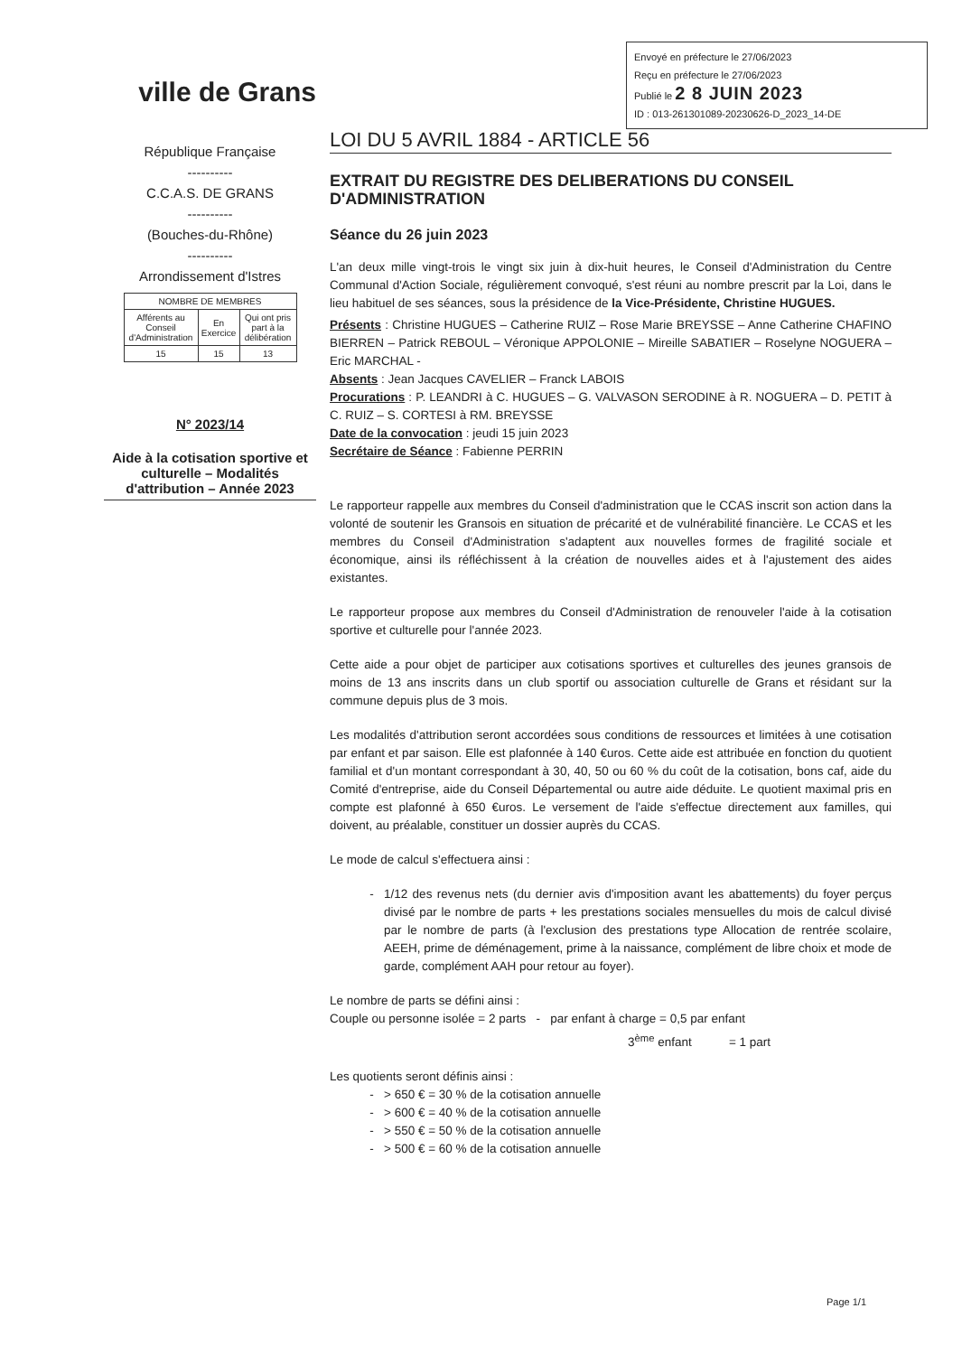Envoyé en préfecture le 27/06/2023
Reçu en préfecture le 27/06/2023
Publié le 2 8 JUIN 2023
ID : 013-261301089-20230626-D_2023_14-DE
ville de Grans
République Française
----------
C.C.A.S. DE GRANS
----------
(Bouches-du-Rhône)
----------
Arrondissement d'Istres
| NOMBRE DE MEMBRES | | |
| --- | --- | --- |
| Afférents au Conseil d'Administration | En Exercice | Qui ont pris part à la délibération |
| 15 | 15 | 13 |
N° 2023/14
Aide à la cotisation sportive et culturelle – Modalités d'attribution – Année 2023
LOI DU 5 AVRIL 1884 - ARTICLE 56
EXTRAIT DU REGISTRE DES DELIBERATIONS DU CONSEIL D'ADMINISTRATION
Séance du 26 juin 2023
L'an deux mille vingt-trois le vingt six juin à dix-huit heures, le Conseil d'Administration du Centre Communal d'Action Sociale, régulièrement convoqué, s'est réuni au nombre prescrit par la Loi, dans le lieu habituel de ses séances, sous la présidence de la Vice-Présidente, Christine HUGUES.
Présents : Christine HUGUES – Catherine RUIZ – Rose Marie BREYSSE – Anne Catherine CHAFINO BIERREN – Patrick REBOUL – Véronique APPOLONIE – Mireille SABATIER – Roselyne NOGUERA – Eric MARCHAL -
Absents : Jean Jacques CAVELIER – Franck LABOIS
Procurations : P. LEANDRI à C. HUGUES – G. VALVASON SERODINE à R. NOGUERA – D. PETIT à C. RUIZ – S. CORTESI à RM. BREYSSE
Date de la convocation : jeudi 15 juin 2023
Secrétaire de Séance : Fabienne PERRIN
Le rapporteur rappelle aux membres du Conseil d'administration que le CCAS inscrit son action dans la volonté de soutenir les Gransois en situation de précarité et de vulnérabilité financière. Le CCAS et les membres du Conseil d'Administration s'adaptent aux nouvelles formes de fragilité sociale et économique, ainsi ils réfléchissent à la création de nouvelles aides et à l'ajustement des aides existantes.
Le rapporteur propose aux membres du Conseil d'Administration de renouveler l'aide à la cotisation sportive et culturelle pour l'année 2023.
Cette aide a pour objet de participer aux cotisations sportives et culturelles des jeunes gransois de moins de 13 ans inscrits dans un club sportif ou association culturelle de Grans et résidant sur la commune depuis plus de 3 mois.
Les modalités d'attribution seront accordées sous conditions de ressources et limitées à une cotisation par enfant et par saison. Elle est plafonnée à 140 €uros. Cette aide est attribuée en fonction du quotient familial et d'un montant correspondant à 30, 40, 50 ou 60 % du coût de la cotisation, bons caf, aide du Comité d'entreprise, aide du Conseil Départemental ou autre aide déduite. Le quotient maximal pris en compte est plafonné à 650 €uros. Le versement de l'aide s'effectue directement aux familles, qui doivent, au préalable, constituer un dossier auprès du CCAS.
Le mode de calcul s'effectuera ainsi :
1/12 des revenus nets (du dernier avis d'imposition avant les abattements) du foyer perçus divisé par le nombre de parts + les prestations sociales mensuelles du mois de calcul divisé par le nombre de parts (à l'exclusion des prestations type Allocation de rentrée scolaire, AEEH, prime de déménagement, prime à la naissance, complément de libre choix et mode de garde, complément AAH pour retour au foyer).
Le nombre de parts se défini ainsi :
Couple ou personne isolée = 2 parts - par enfant à charge = 0,5 par enfant
3<sup>ème</sup> enfant = 1 part
Les quotients seront définis ainsi :
> 650 € = 30 % de la cotisation annuelle
> 600 € = 40 % de la cotisation annuelle
> 550 € = 50 % de la cotisation annuelle
> 500 € = 60 % de la cotisation annuelle
Page 1/1